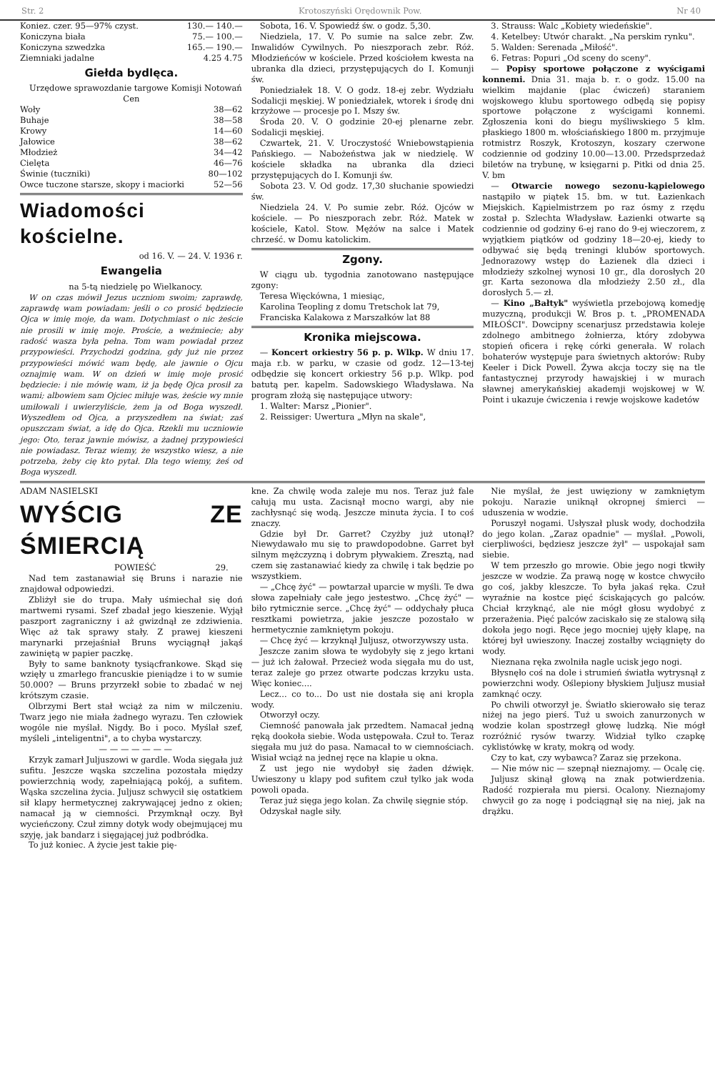Str. 2 Krotoszyński Orędownik Pow. Nr 40
| Koniez. czer. 95—97% czyst. | 130.— 140.— |
| Koniczyna biała | 75.— 100.— |
| Koniczyna szwedzka | 165.— 190.— |
| Ziemniaki jadalne | 4.25 4.75 |
Giełda bydlęca.
Urzędowe sprawozdanie targowe Komisji Notowań Cen
| Woły | 38—62 |
| Buhaje | 38—58 |
| Krowy | 14—60 |
| Jałowice | 38—62 |
| Młodzież | 34—42 |
| Cielęta | 46—76 |
| Świnie (tuczniki) | 80—102 |
| Owce tuczone starsze, skopy i maciorki | 52—56 |
Wiadomości kościelne.
od 16. V. — 24. V. 1936 r.
Ewangelia
na 5-tą niedzielę po Wielkanocy.
W on czas mówił Jezus uczniom swoim; zaprawdę, zaprawdę wam powiadam: jeśli o co prosić będziecie Ojca w imię moje, da wam. Dotychmiast o nic żeście nie prosili w imię moje. Proście, a weźmiecie; aby radość wasza była pełna. Tom wam powiadał przez przypowieści. Przychodzi godzina, gdy już nie przez przypowieści mówić wam będę, ale jawnie o Ojcu oznajmię wam. W on dzień w imię moje prosić będziecie: i nie mówię wam, iż ja będę Ojca prosił za wami; albowiem sam Ojciec miłuje was, żeście wy mnie umiłowali i uwierzyliście, żem ja od Boga wyszedł. Wyszedłem od Ojca, a przyszedłem na świat; zaś opuszczam świat, a idę do Ojca. Rzekli mu uczniowie jego: Oto, teraz jawnie mówisz, a żadnej przypowieści nie powiadasz. Teraz wiemy, że wszystko wiesz, a nie potrzeba, żeby cię kto pytał. Dla tego wiemy, żeś od Boga wyszedł.
Sobota, 16. V. Spowiedź św. o godz. 5,30.
Niedziela, 17. V. Po sumie na salce zebr. Zw. Inwalidów Cywilnych. Po nieszporach zebr. Róż. Młodzieńców w kościele. Przed kościołem kwesta na ubranka dla dzieci, przystępujących do I. Komunji św.
Poniedziałek 18. V. O godz. 18-ej zebr. Wydziału Sodalicji męskiej. W poniedziałek, wtorek i środę dni krzyżowe — procesje po I. Mszy św.
Środa 20. V. O godzinie 20-ej plenarne zebr. Sodalicji męskiej.
Czwartek, 21. V. Uroczystość Wniebowstąpienia Pańskiego. — Nabożeństwa jak w niedzielę. W kościele składka na ubranka dla dzieci przystępujących do I. Komunji św.
Sobota 23. V. Od godz. 17,30 słuchanie spowiedzi św.
Niedziela 24. V. Po sumie zebr. Róż. Ojców w kościele. — Po nieszporach zebr. Róż. Matek w kościele, Katol. Stow. Mężów na salce i Matek chrześć. w Domu katolickim.
Zgony.
W ciągu ub. tygodnia zanotowano następujące zgony:
Teresa Więckówna, 1 miesiąc,
Karolina Teopling z domu Tretschok lat 79,
Franciska Kalakowa z Marszałków lat 88
Kronika miejscowa.
— Koncert orkiestry 56 p. p. Wlkp. W dniu 17. maja r.b. w parku, w czasie od godz. 12—13-tej odbędzie się koncert orkiestry 56 p.p. Wlkp. pod batutą per. kapelm. Sadowskiego Władysława. Na program złożą się następujące utwory:
1. Walter: Marsz „Pionier".
2. Reissiger: Uwertura „Młyn na skale",
3. Strauss: Walc „Kobiety wiedeńskie".
4. Ketelbey: Utwór charakt. „Na perskim rynku".
5. Walden: Serenada „Miłość".
6. Fetras: Popuri „Od sceny do sceny".
— Popisy sportowe połączone z wyścigami konnemi. Dnia 31. maja b. r. o godz. 15.00 na wielkim majdanie (plac ćwiczeń) staraniem wojskowego klubu sportowego odbędą się popisy sportowe połączone z wyścigami konnemi. Zgłoszenia koni do biegu myśliwskiego 5 klm. płaskiego 1800 m. włościańskiego 1800 m. przyjmuje rotmistrz Roszyk, Krotoszyn, koszary czerwone codziennie od godziny 10.00—13.00. Przedsprzedaż biletów na trybunę, w księgarni p. Pitki od dnia 25. V. bm
— Otwarcie nowego sezonu-kąpielowego nastąpiło w piątek 15. bm. w tut. Łazienkach Miejskich. Kąpielmistrzem po raz ósmy z rzędu został p. Szlechta Władysław. Łazienki otwarte są codziennie od godziny 6-ej rano do 9-ej wieczorem, z wyjątkiem piątków od godziny 18—20-ej, kiedy to odbywać się będą treningi klubów sportowych. Jednorazowy wstęp do Łazienek dla dzieci i młodzieży szkolnej wynosi 10 gr., dla dorosłych 20 gr. Karta sezonowa dla młodzieży 2.50 zł., dla dorosłych 5.— zł.
— Kino „Bałtyk" wyświetla przebojową komedję muzyczną, produkcji W. Bros p. t. „PROMENADA MIŁOŚCI". Dowcipny scenarjusz przedstawia koleje zdolnego ambitnego żołnierza, który zdobywa stopień oficera i rękę córki generała. W rolach bohaterów występuje para świetnych aktorów: Ruby Keeler i Dick Powell. Żywa akcja toczy się na tle fantastycznej przyrody hawajskiej i w murach sławnej amerykańskiej akademji wojskowej w W. Point i ukazuje ćwiczenia i rewje wojskowe kadetów
ADAM NASIELSKI
WYŚCIG ZE ŚMIERCIĄ
POWIEŚĆ 29.
Nad tem zastanawiał się Bruns i narazie nie znajdował odpowiedzi.
Zbliżył sie do trupa. Mały uśmiechał się doń martwemi rysami. Szef zbadał jego kieszenie. Wyjął paszport zagraniczny i aż gwizdnął ze zdziwienia. Więc aż tak sprawy stały. Z prawej kieszeni marynarki przejaśniał Bruns wyciągnął jakąś zawiniętą w papier paczkę.
Były to same banknoty tysiącfrankowe. Skąd się wzięły u zmarłego francuskie pieniądze i to w sumie 50.000? — Bruns przyrzekł sobie to zbadać w nej krótszym czasie.
Olbrzymi Bert stał wciąż za nim w milczeniu. Twarz jego nie miała żadnego wyrazu. Ten człowiek wogóle nie myślał. Nigdy. Bo i poco. Myślał szef, myśleli „inteligentni", a to chyba wystarczy.
— — — — — — —
Krzyk zamarł Juljuszowi w gardle. Woda sięgała już sufitu. Jeszcze wąska szczelina pozostała między powierzchnią wody, zapełniającą pokój, a sufitem. Wąska szczelina życia. Juljusz schwycił się ostatkiem sił klapy hermetycznej zakrywającej jedno z okien; namacał ją w ciemności. Przymknął oczy. Był wycieńczony. Czuł zimny dotyk wody obejmującej mu szyję, jak bandarz i sięgającej już podbródka.
To już koniec. A życie jest takie pię-
kne. Za chwilę woda zaleje mu nos. Teraz już fale całują mu usta. Zacisnął mocno wargi, aby nie zachłysnąć się wodą. Jeszcze minuta życia. I to coś znaczy.
Gdzie był Dr. Garret? Czyżby już utonął? Niewydawało mu się to prawdopodobne. Garret był silnym mężczyzną i dobrym pływakiem. Zresztą, nad czem się zastanawiać kiedy za chwilę i tak będzie po wszystkiem.
— „Chcę żyć" — powtarzał uparcie w myśli. Te dwa słowa zapełniały całe jego jestestwo. „Chcę żyć" — biło rytmicznie serce. „Chcę żyć" — oddychały płuca resztkami powietrza, jakie jeszcze pozostało w hermetycznie zamkniętym pokoju.
— Chcę żyć — krzyknął Juljusz, otworzywszy usta.
Jeszcze zanim słowa te wydobyły się z jego krtani — już ich żałował. Przecież woda sięgała mu do ust, teraz zaleje go przez otwarte podczas krzyku usta. Więc koniec....
Lecz... co to... Do ust nie dostała się ani kropla wody.
Otworzył oczy.
Ciemność panowała jak przedtem. Namacał jedną ręką dookoła siebie. Woda ustępowała. Czuł to. Teraz sięgała mu już do pasa. Namacał to w ciemnościach. Wisiał wciąż na jednej ręce na klapie u okna.
Z ust jego nie wydobył się żaden dźwięk. Uwieszony u klapy pod sufitem czuł tylko jak woda powoli opada.
Teraz już sięga jego kolan. Za chwilę sięgnie stóp.
Odzyskał nagle siły.
Nie myślał, że jest uwięziony w zamkniętym pokoju. Narazie uniknął okropnej śmierci — uduszenia w wodzie.
Poruszył nogami. Usłyszał plusk wody, dochodziła do jego kolan. „Zaraz opadnie" — myślał. „Powoli, cierpliwości, będziesz jeszcze żył" — uspokajał sam siebie.
W tem przeszło go mrowie. Obie jego nogi tkwiły jeszcze w wodzie. Za prawą nogę w kostce chwyciło go coś, jakby kleszcze. To była jakaś ręka. Czuł wyraźnie na kostce pięć ściskających go palców. Chciał krzyknąć, ale nie mógł głosu wydobyć z przerażenia. Pięć palców zaciskało się ze stalową siłą dokoła jego nogi. Ręce jego mocniej ujęły klapę, na której był uwieszony. Inaczej zostałby wciągnięty do wody.
Nieznana ręka zwolniła nagle ucisk jego nogi.
Błysnęło coś na dole i strumień światła wytrysnął z powierzchni wody. Oślepiony błyskiem Juljusz musiał zamknąć oczy.
Po chwili otworzył je. Światło skierowało się teraz niżej na jego pierś. Tuż u swoich zanurzonych w wodzie kolan spostrzegł głowę ludzką. Nie mógł rozróżnić rysów twarzy. Widział tylko czapkę cyklistówkę w kraty, mokrą od wody.
Czy to kat, czy wybawca? Zaraz się przekona.
— Nie mów nic — szepnął nieznajomy. — Ocalę cię.
Juljusz skinął głową na znak potwierdzenia. Radość rozpierała mu piersi. Ocalony. Nieznajomy chwycił go za nogę i podciągnął się na niej, jak na drążku.